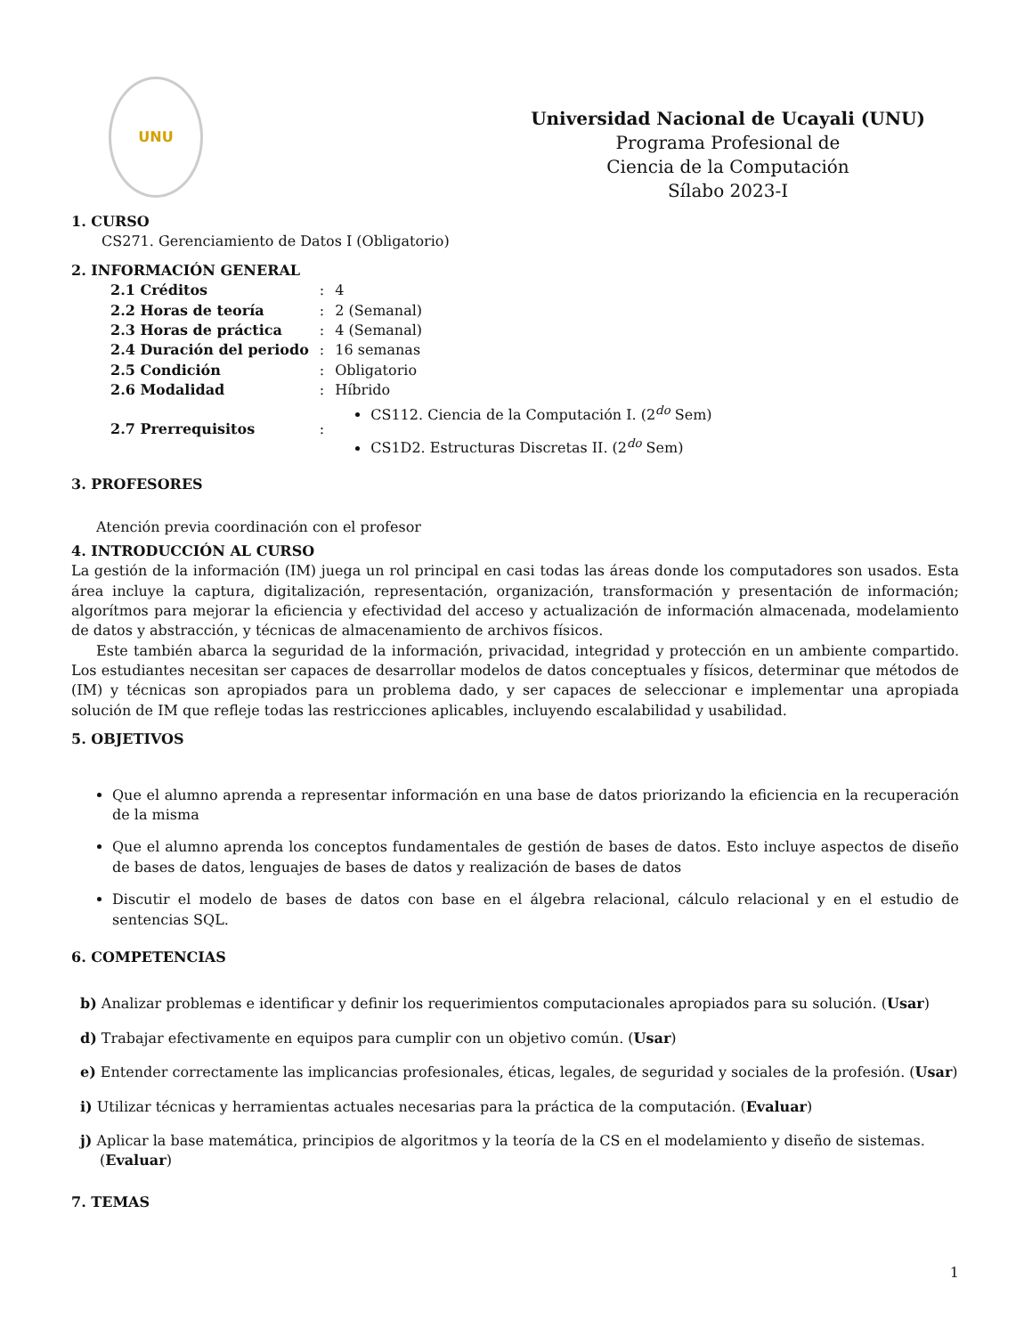UNU
Universidad Nacional de Ucayali (UNU)
Programa Profesional de
Ciencia de la Computación
Sílabo 2023-I
1. CURSO
CS271. Gerenciamiento de Datos I (Obligatorio)
2. INFORMACIÓN GENERAL
| 2.1 Créditos | : | 4 |
| 2.2 Horas de teoría | : | 2 (Semanal) |
| 2.3 Horas de práctica | : | 4 (Semanal) |
| 2.4 Duración del periodo | : | 16 semanas |
| 2.5 Condición | : | Obligatorio |
| 2.6 Modalidad | : | Híbrido |
| 2.7 Prerrequisitos | : | CS112. Ciencia de la Computación I. (2<sup>do</sup> Sem) CS1D2. Estructuras Discretas II. (2<sup>do</sup> Sem) |
3. PROFESORES
Atención previa coordinación con el profesor
4. INTRODUCCIÓN AL CURSO
La gestión de la información (IM) juega un rol principal en casi todas las áreas donde los computadores son usados. Esta área incluye la captura, digitalización, representación, organización, transformación y presentación de información; algorítmos para mejorar la eficiencia y efectividad del acceso y actualización de información almacenada, modelamiento de datos y abstracción, y técnicas de almacenamiento de archivos físicos.
Este también abarca la seguridad de la información, privacidad, integridad y protección en un ambiente compartido. Los estudiantes necesitan ser capaces de desarrollar modelos de datos conceptuales y físicos, determinar que métodos de (IM) y técnicas son apropiados para un problema dado, y ser capaces de seleccionar e implementar una apropiada solución de IM que refleje todas las restricciones aplicables, incluyendo escalabilidad y usabilidad.
5. OBJETIVOS
Que el alumno aprenda a representar información en una base de datos priorizando la eficiencia en la recuperación de la misma
Que el alumno aprenda los conceptos fundamentales de gestión de bases de datos. Esto incluye aspectos de diseño de bases de datos, lenguajes de bases de datos y realización de bases de datos
Discutir el modelo de bases de datos con base en el álgebra relacional, cálculo relacional y en el estudio de sentencias SQL.
6. COMPETENCIAS
b) Analizar problemas e identificar y definir los requerimientos computacionales apropiados para su solución. (Usar)
d) Trabajar efectivamente en equipos para cumplir con un objetivo común. (Usar)
e) Entender correctamente las implicancias profesionales, éticas, legales, de seguridad y sociales de la profesión. (Usar)
i) Utilizar técnicas y herramientas actuales necesarias para la práctica de la computación. (Evaluar)
j) Aplicar la base matemática, principios de algoritmos y la teoría de la CS en el modelamiento y diseño de sistemas. (Evaluar)
7. TEMAS
1